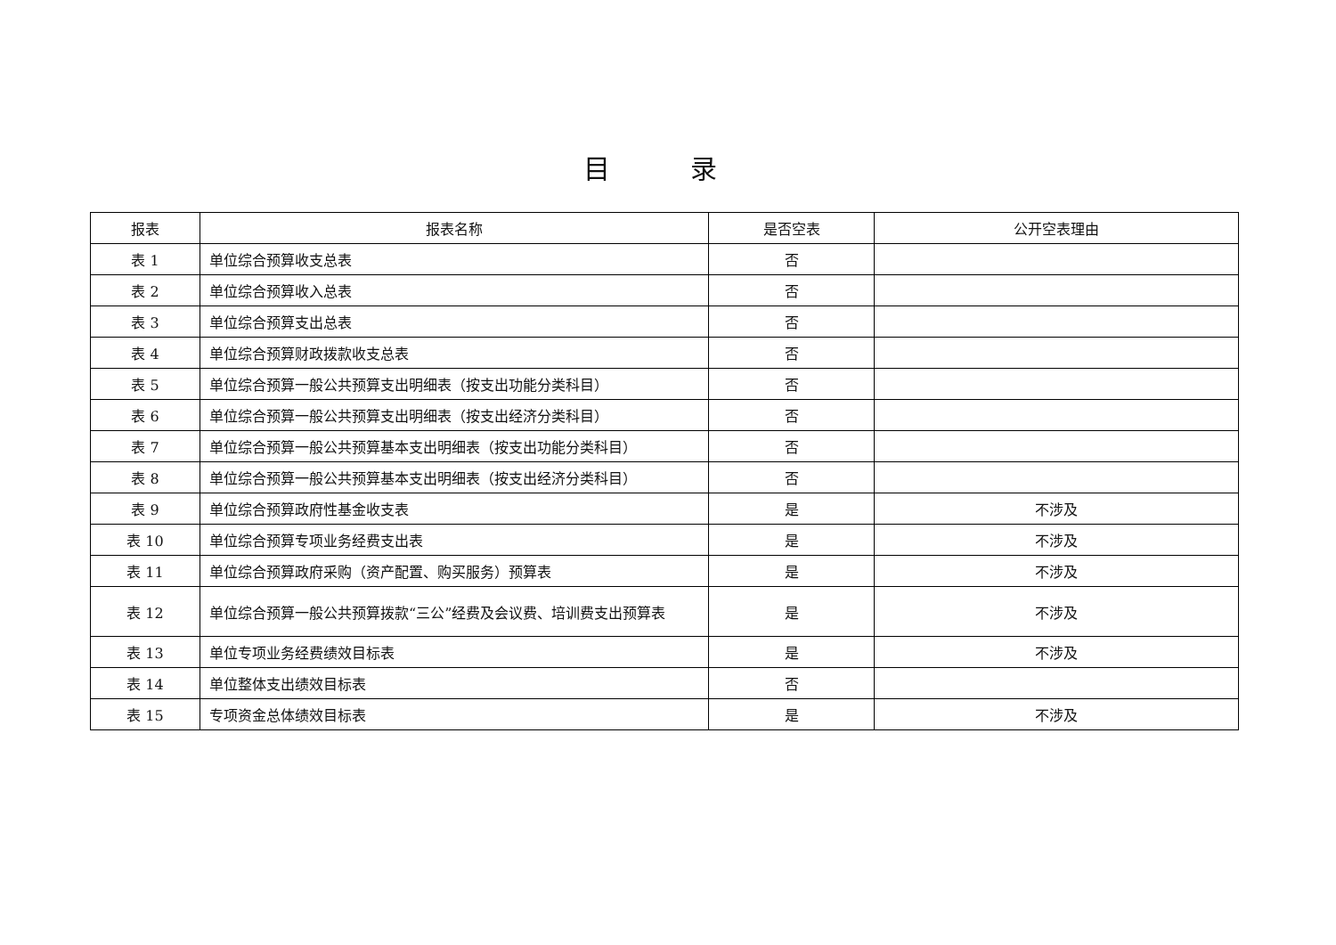目 录
| 报表 | 报表名称 | 是否空表 | 公开空表理由 |
| --- | --- | --- | --- |
| 表 1 | 单位综合预算收支总表 | 否 | |
| 表 2 | 单位综合预算收入总表 | 否 | |
| 表 3 | 单位综合预算支出总表 | 否 | |
| 表 4 | 单位综合预算财政拨款收支总表 | 否 | |
| 表 5 | 单位综合预算一般公共预算支出明细表（按支出功能分类科目） | 否 | |
| 表 6 | 单位综合预算一般公共预算支出明细表（按支出经济分类科目） | 否 | |
| 表 7 | 单位综合预算一般公共预算基本支出明细表（按支出功能分类科目） | 否 | |
| 表 8 | 单位综合预算一般公共预算基本支出明细表（按支出经济分类科目） | 否 | |
| 表 9 | 单位综合预算政府性基金收支表 | 是 | 不涉及 |
| 表 10 | 单位综合预算专项业务经费支出表 | 是 | 不涉及 |
| 表 11 | 单位综合预算政府采购（资产配置、购买服务）预算表 | 是 | 不涉及 |
| 表 12 | 单位综合预算一般公共预算拨款“三公”经费及会议费、培训费支出预算表 | 是 | 不涉及 |
| 表 13 | 单位专项业务经费绩效目标表 | 是 | 不涉及 |
| 表 14 | 单位整体支出绩效目标表 | 否 | |
| 表 15 | 专项资金总体绩效目标表 | 是 | 不涉及 |